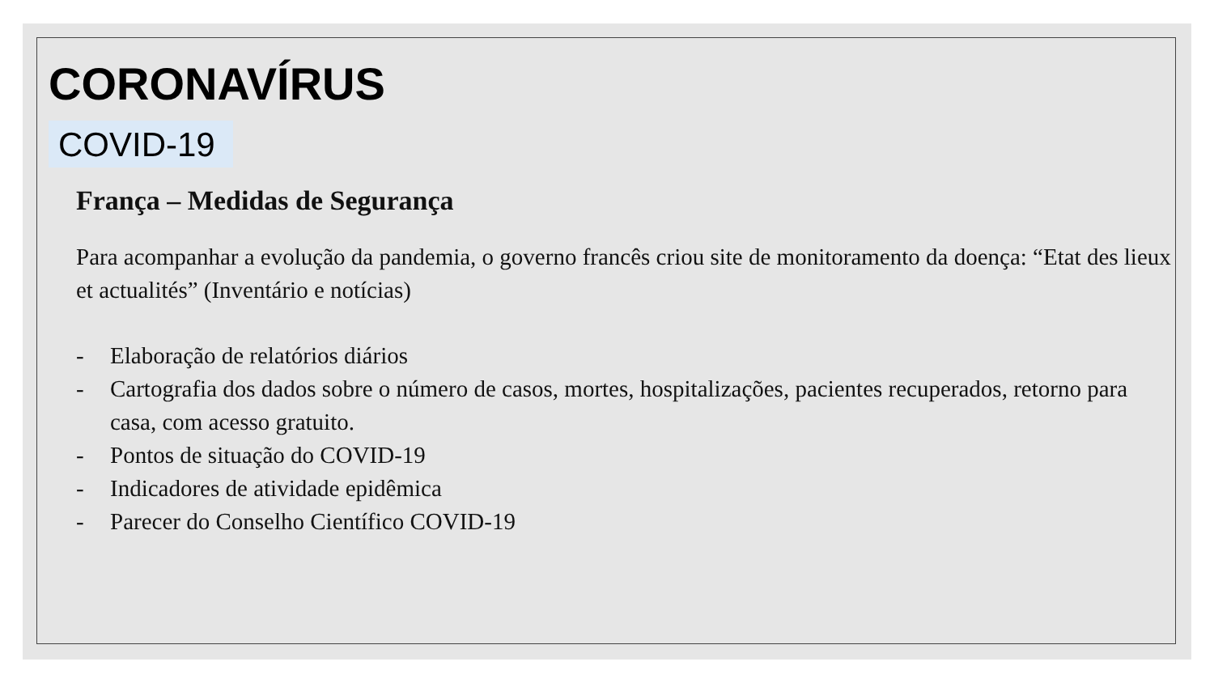CORONAVÍRUS
COVID-19
França – Medidas de Segurança
Para acompanhar a evolução da pandemia, o governo francês criou site de monitoramento da doença: “Etat des lieux et actualités” (Inventário e notícias)
- Elaboração de relatórios diários
- Cartografia dos dados sobre o número de casos, mortes, hospitalizações, pacientes recuperados, retorno para casa, com acesso gratuito.
- Pontos de situação do COVID-19
- Indicadores de atividade epidêmica
- Parecer do Conselho Científico COVID-19